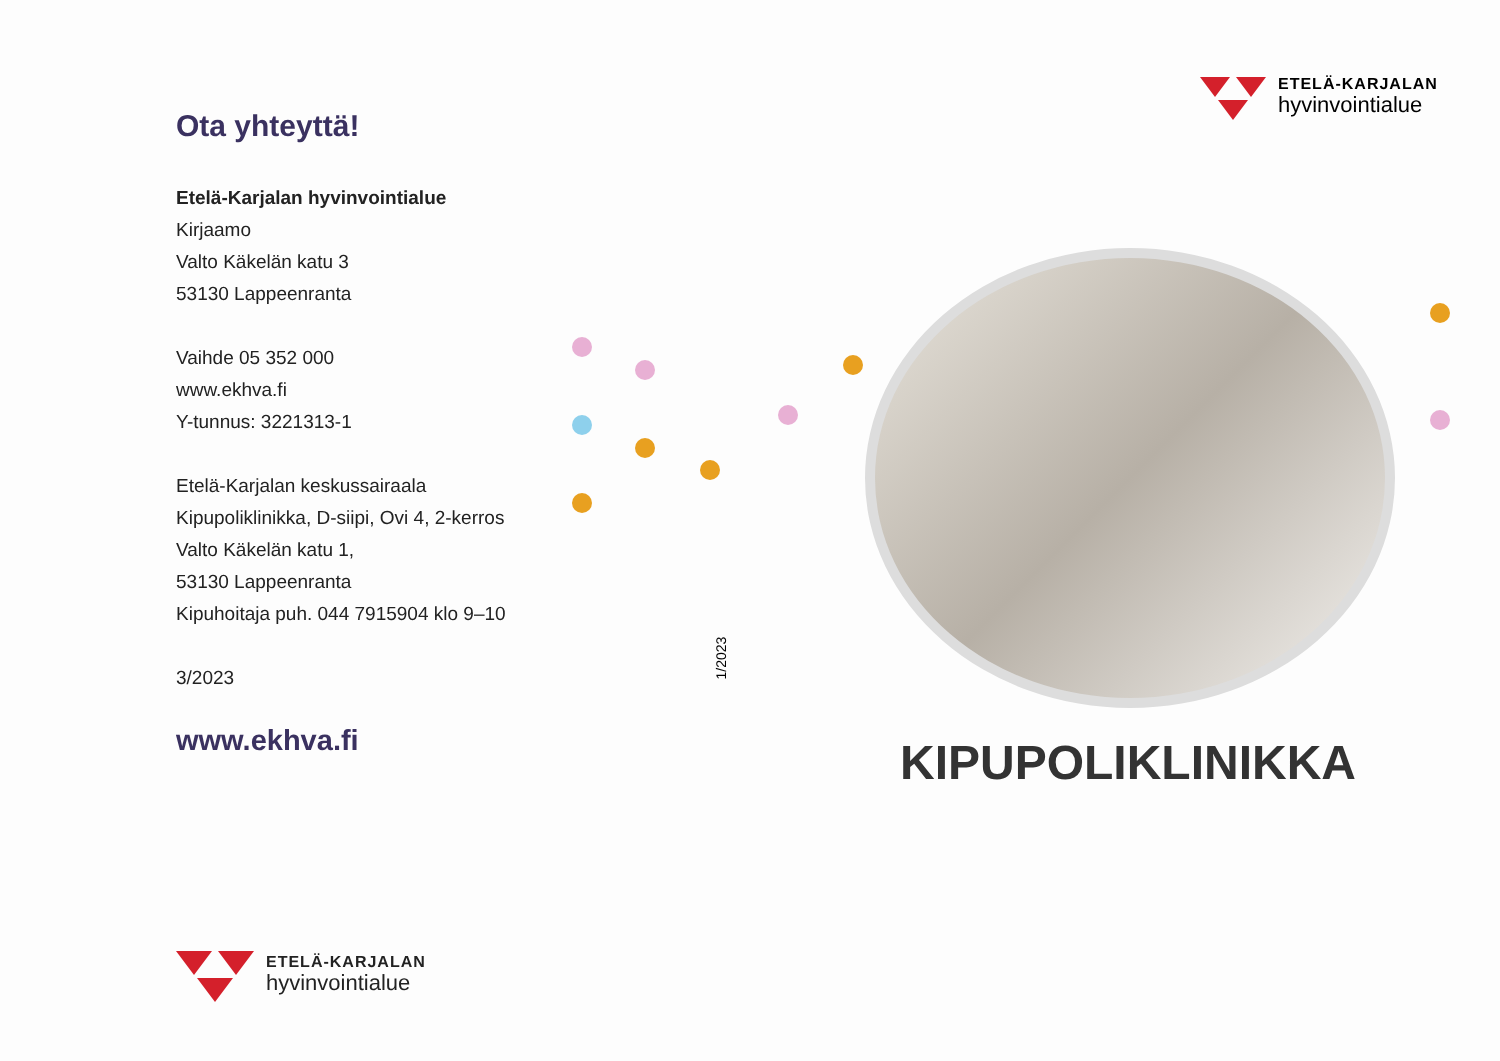ETELÄ-KARJALAN
hyvinvointialue
Ota yhteyttä!
Etelä-Karjalan hyvinvointialue
Kirjaamo
Valto Käkelän katu 3
53130 Lappeenranta
Vaihde 05 352 000
www.ekhva.fi
Y-tunnus: 3221313-1
Etelä-Karjalan keskussairaala
Kipupoliklinikka, D-siipi, Ovi 4, 2-kerros
Valto Käkelän katu 1,
53130 Lappeenranta
Kipuhoitaja puh. 044 7915904 klo 9–10
3/2023
www.ekhva.fi
ETELÄ-KARJALAN
hyvinvointialue
1/2023
KIPUPOLIKLINIKKA